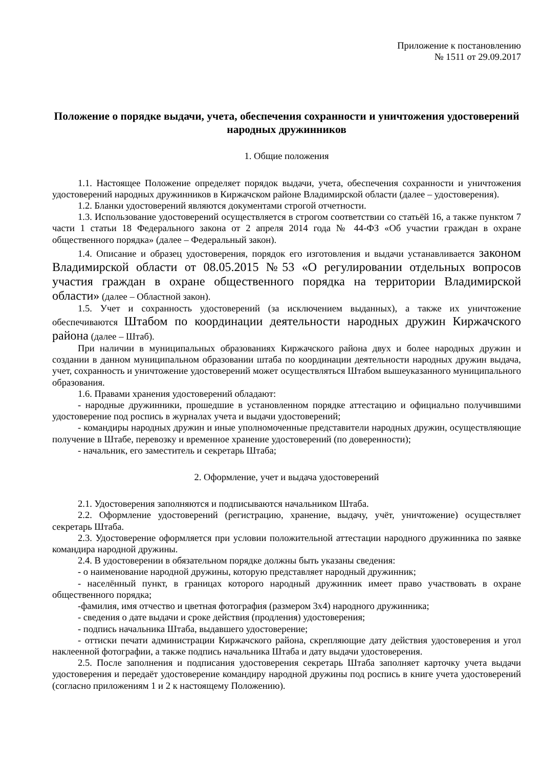Приложение к постановлению
№ 1511 от 29.09.2017
Положение о порядке выдачи, учета, обеспечения сохранности и уничтожения удостоверений народных дружинников
1. Общие положения
1.1. Настоящее Положение определяет порядок выдачи, учета, обеспечения сохранности и уничтожения удостоверений народных дружинников в Киржачском районе Владимирской области (далее – удостоверения).
1.2. Бланки удостоверений являются документами строгой отчетности.
1.3. Использование удостоверений осуществляется в строгом соответствии со статьёй 16, а также пунктом 7 части 1 статьи 18 Федерального закона от 2 апреля 2014 года № 44-ФЗ «Об участии граждан в охране общественного порядка» (далее – Федеральный закон).
1.4. Описание и образец удостоверения, порядок его изготовления и выдачи устанавливается законом Владимирской области от 08.05.2015 №53 «О регулировании отдельных вопросов участия граждан в охране общественного порядка на территории Владимирской области» (далее – Областной закон).
1.5. Учет и сохранность удостоверений (за исключением выданных), а также их уничтожение обеспечиваются Штабом по координации деятельности народных дружин Киржачского района (далее – Штаб).
При наличии в муниципальных образованиях Киржачского района двух и более народных дружин и создании в данном муниципальном образовании штаба по координации деятельности народных дружин выдача, учет, сохранность и уничтожение удостоверений может осуществляться Штабом вышеуказанного муниципального образования.
1.6. Правами хранения удостоверений обладают:
- народные дружинники, прошедшие в установленном порядке аттестацию и официально получившими удостоверение под роспись в журналах учета и выдачи удостоверений;
- командиры народных дружин и иные уполномоченные представители народных дружин, осуществляющие получение в Штабе, перевозку и временное хранение удостоверений (по доверенности);
- начальник, его заместитель и секретарь Штаба;
2. Оформление, учет и выдача удостоверений
2.1. Удостоверения заполняются и подписываются начальником Штаба.
2.2. Оформление удостоверений (регистрацию, хранение, выдачу, учёт, уничтожение) осуществляет секретарь Штаба.
2.3. Удостоверение оформляется при условии положительной аттестации народного дружинника по заявке командира народной дружины.
2.4. В удостоверении в обязательном порядке должны быть указаны сведения:
- о наименование народной дружины, которую представляет народный дружинник;
- населённый пункт, в границах которого народный дружинник имеет право участвовать в охране общественного порядка;
-фамилия, имя отчество и цветная фотография (размером 3х4) народного дружинника;
- сведения о дате выдачи и сроке действия (продления) удостоверения;
- подпись начальника Штаба, выдавшего удостоверение;
- оттиски печати администрации Киржачского района, скрепляющие дату действия удостоверения и угол наклеенной фотографии, а также подпись начальника Штаба и дату выдачи удостоверения.
2.5. После заполнения и подписания удостоверения секретарь Штаба заполняет карточку учета выдачи удостоверения и передаёт удостоверение командиру народной дружины под роспись в книге учета удостоверений (согласно приложениям 1 и 2 к настоящему Положению).